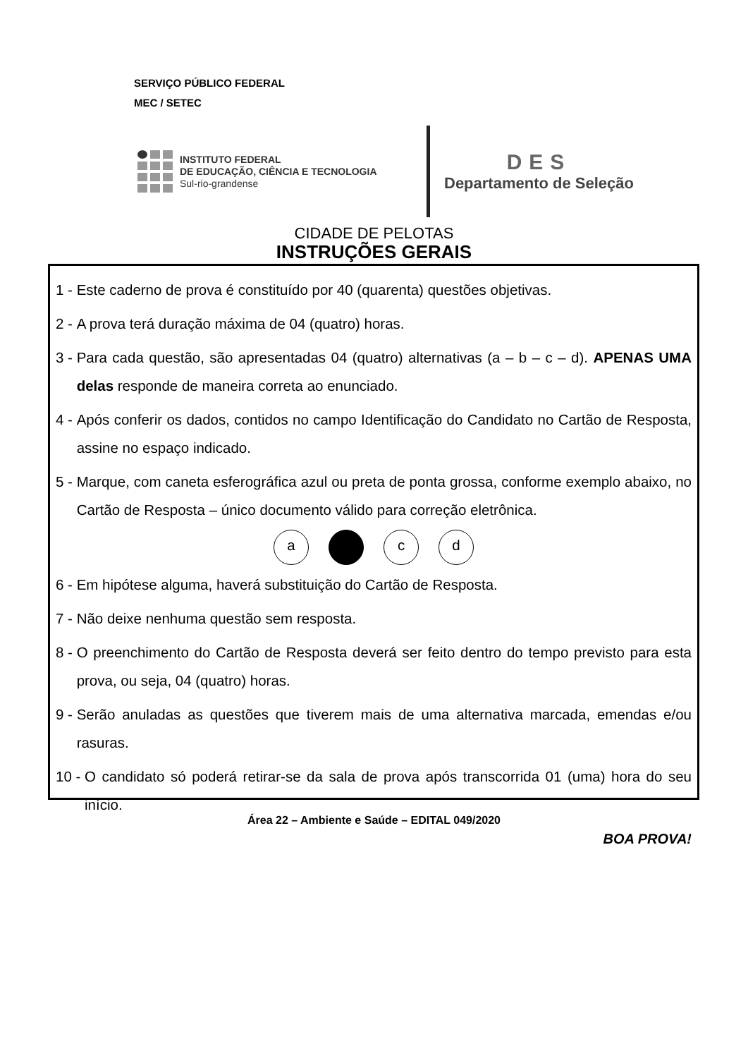SERVIÇO PÚBLICO FEDERAL
MEC / SETEC
INSTITUTO FEDERAL
DE EDUCAÇÃO, CIÊNCIA E TECNOLOGIA
Sul-rio-grandense
DES
Departamento de Seleção
CIDADE DE PELOTAS
INSTRUÇÕES GERAIS
1 - Este caderno de prova é constituído por 40 (quarenta) questões objetivas.
2 - A prova terá duração máxima de 04 (quatro) horas.
3 - Para cada questão, são apresentadas 04 (quatro) alternativas (a – b – c – d). APENAS UMA delas responde de maneira correta ao enunciado.
4 - Após conferir os dados, contidos no campo Identificação do Candidato no Cartão de Resposta, assine no espaço indicado.
5 - Marque, com caneta esferográfica azul ou preta de ponta grossa, conforme exemplo abaixo, no Cartão de Resposta – único documento válido para correção eletrônica.
a c d
6 - Em hipótese alguma, haverá substituição do Cartão de Resposta.
7 - Não deixe nenhuma questão sem resposta.
8 - O preenchimento do Cartão de Resposta deverá ser feito dentro do tempo previsto para esta prova, ou seja, 04 (quatro) horas.
9 - Serão anuladas as questões que tiverem mais de uma alternativa marcada, emendas e/ou rasuras.
10 - O candidato só poderá retirar-se da sala de prova após transcorrida 01 (uma) hora do seu início.
BOA PROVA!
Área 22 – Ambiente e Saúde – EDITAL 049/2020